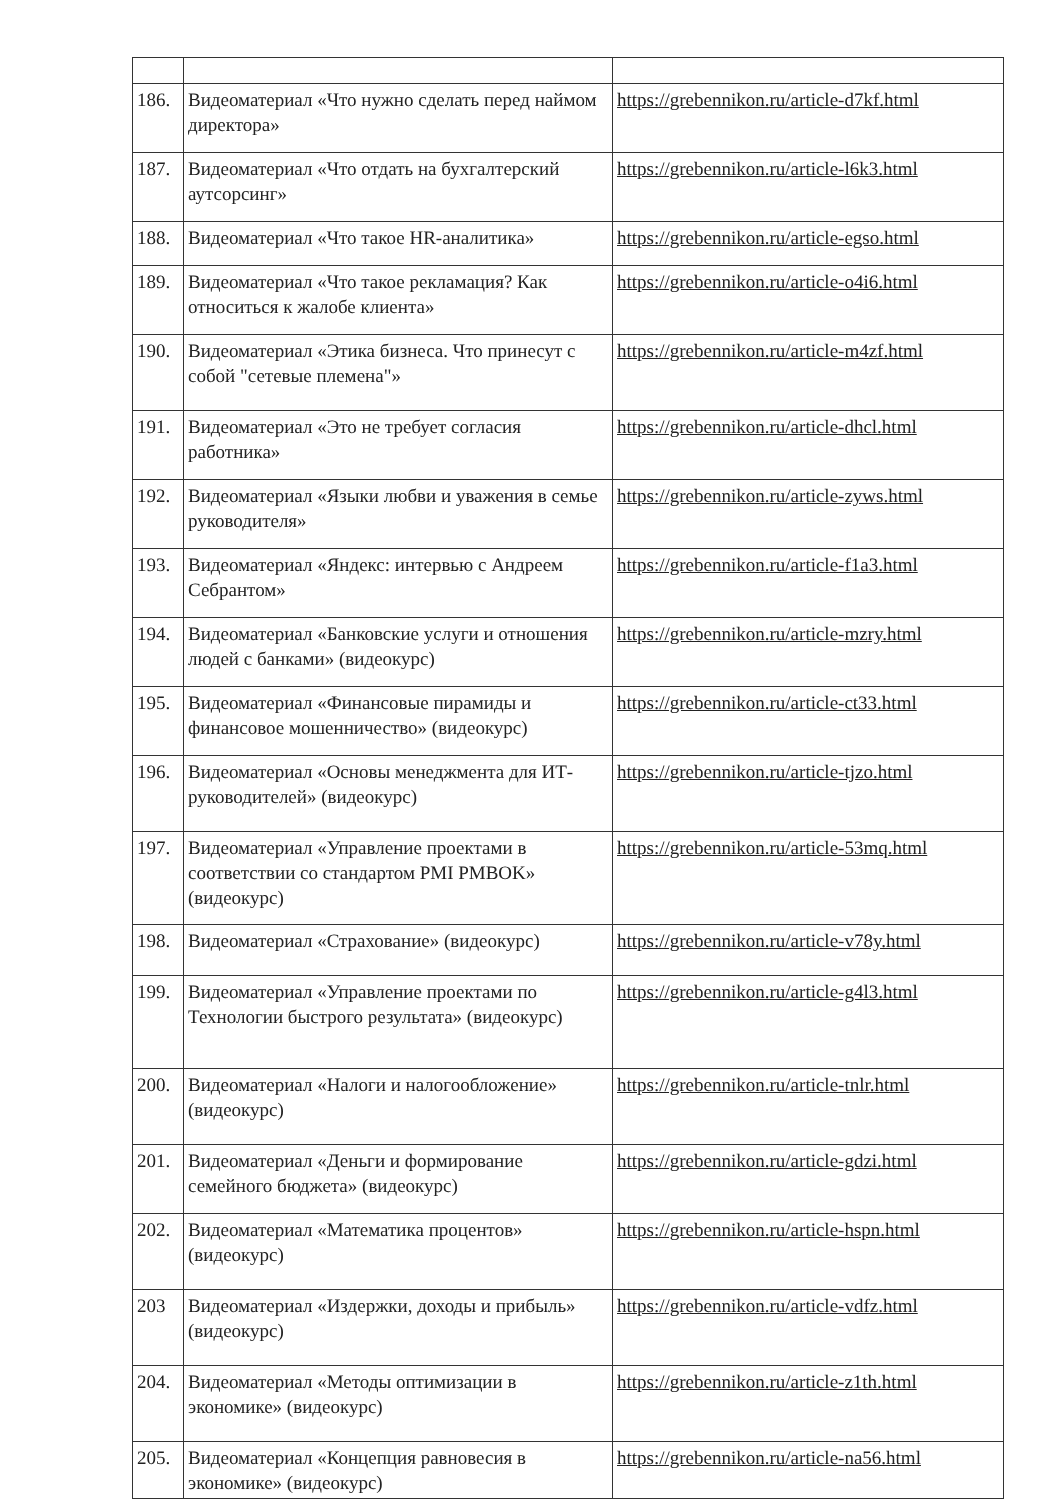| 186. | Видеоматериал «Что нужно сделать перед наймом директора» | https://grebennikon.ru/article-d7kf.html |
| 187. | Видеоматериал «Что отдать на бухгалтерский аутсорсинг» | https://grebennikon.ru/article-l6k3.html |
| 188. | Видеоматериал «Что такое HR-аналитика» | https://grebennikon.ru/article-egso.html |
| 189. | Видеоматериал «Что такое рекламация? Как относиться к жалобе клиента» | https://grebennikon.ru/article-o4i6.html |
| 190. | Видеоматериал «Этика бизнеса. Что принесут с собой "сетевые племена"» | https://grebennikon.ru/article-m4zf.html |
| 191. | Видеоматериал «Это не требует согласия работника» | https://grebennikon.ru/article-dhcl.html |
| 192. | Видеоматериал «Языки любви и уважения в семье руководителя» | https://grebennikon.ru/article-zyws.html |
| 193. | Видеоматериал «Яндекс: интервью с Андреем Себрантом» | https://grebennikon.ru/article-f1a3.html |
| 194. | Видеоматериал «Банковские услуги и отношения людей с банками» (видеокурс) | https://grebennikon.ru/article-mzry.html |
| 195. | Видеоматериал «Финансовые пирамиды и финансовое мошенничество» (видеокурс) | https://grebennikon.ru/article-ct33.html |
| 196. | Видеоматериал «Основы менеджмента для ИТ-руководителей» (видеокурс) | https://grebennikon.ru/article-tjzo.html |
| 197. | Видеоматериал «Управление проектами в соответствии со стандартом PMI PMBOK» (видеокурс) | https://grebennikon.ru/article-53mq.html |
| 198. | Видеоматериал «Страхование» (видеокурс) | https://grebennikon.ru/article-v78y.html |
| 199. | Видеоматериал «Управление проектами по Технологии быстрого результата» (видеокурс) | https://grebennikon.ru/article-g4l3.html |
| 200. | Видеоматериал «Налоги и налогообложение» (видеокурс) | https://grebennikon.ru/article-tnlr.html |
| 201. | Видеоматериал «Деньги и формирование семейного бюджета» (видеокурс) | https://grebennikon.ru/article-gdzi.html |
| 202. | Видеоматериал «Математика процентов» (видеокурс) | https://grebennikon.ru/article-hspn.html |
| 203 | Видеоматериал «Издержки, доходы и прибыль» (видеокурс) | https://grebennikon.ru/article-vdfz.html |
| 204. | Видеоматериал «Методы оптимизации в экономике» (видеокурс) | https://grebennikon.ru/article-z1th.html |
| 205. | Видеоматериал «Концепция равновесия в экономике» (видеокурс) | https://grebennikon.ru/article-na56.html |